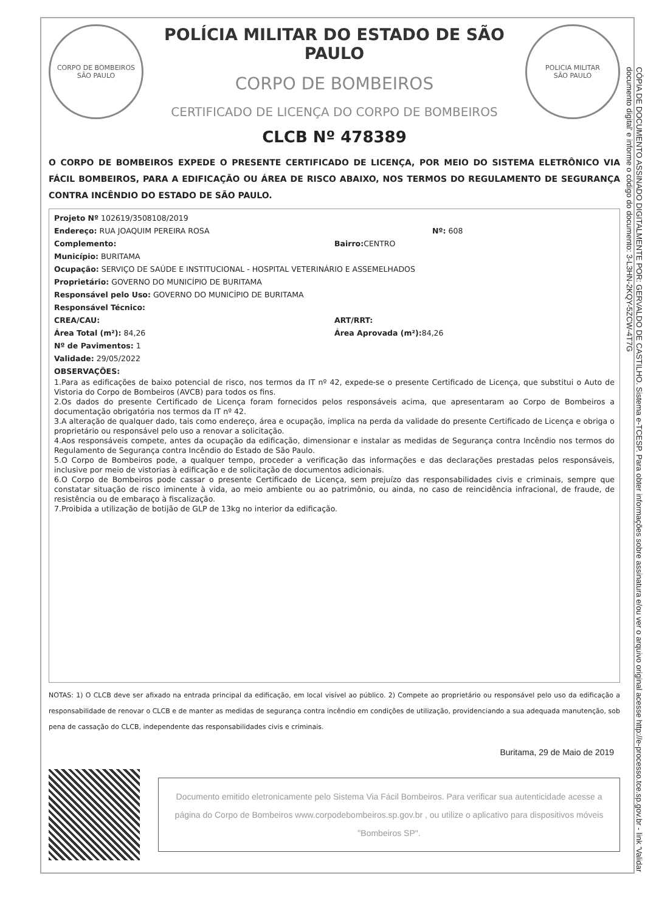CORPO DE BOMBEIROS
SÃO PAULO
POLÍCIA MILITAR DO ESTADO DE SÃO PAULO
CORPO DE BOMBEIROS
CERTIFICADO DE LICENÇA DO CORPO DE BOMBEIROS
POLICIA MILITAR
SÃO PAULO
CLCB Nº 478389
O CORPO DE BOMBEIROS EXPEDE O PRESENTE CERTIFICADO DE LICENÇA, POR MEIO DO SISTEMA ELETRÔNICO VIA FÁCIL BOMBEIROS, PARA A EDIFICAÇÃO OU ÁREA DE RISCO ABAIXO, NOS TERMOS DO REGULAMENTO DE SEGURANÇA CONTRA INCÊNDIO DO ESTADO DE SÃO PAULO.
Projeto Nº 102619/3508108/2019
Endereço: RUA JOAQUIM PEREIRA ROSA Nº: 608
Complemento: Bairro: CENTRO
Município: BURITAMA
Ocupação: SERVIÇO DE SAÚDE E INSTITUCIONAL - HOSPITAL VETERINÁRIO E ASSEMELHADOS
Proprietário: GOVERNO DO MUNICÍPIO DE BURITAMA
Responsável pelo Uso: GOVERNO DO MUNICÍPIO DE BURITAMA
Responsável Técnico:
CREA/CAU: ART/RRT:
Área Total (m²): 84,26 Área Aprovada (m²): 84,26
Nº de Pavimentos: 1
Validade: 29/05/2022
OBSERVAÇÕES:
1.Para as edificações de baixo potencial de risco, nos termos da IT nº 42, expede-se o presente Certificado de Licença, que substitui o Auto de Vistoria do Corpo de Bombeiros (AVCB) para todos os fins.
2.Os dados do presente Certificado de Licença foram fornecidos pelos responsáveis acima, que apresentaram ao Corpo de Bombeiros a documentação obrigatória nos termos da IT nº 42.
3.A alteração de qualquer dado, tais como endereço, área e ocupação, implica na perda da validade do presente Certificado de Licença e obriga o proprietário ou responsável pelo uso a renovar a solicitação.
4.Aos responsáveis compete, antes da ocupação da edificação, dimensionar e instalar as medidas de Segurança contra Incêndio nos termos do Regulamento de Segurança contra Incêndio do Estado de São Paulo.
5.O Corpo de Bombeiros pode, a qualquer tempo, proceder a verificação das informações e das declarações prestadas pelos responsáveis, inclusive por meio de vistorias à edificação e de solicitação de documentos adicionais.
6.O Corpo de Bombeiros pode cassar o presente Certificado de Licença, sem prejuízo das responsabilidades civis e criminais, sempre que constatar situação de risco iminente à vida, ao meio ambiente ou ao patrimônio, ou ainda, no caso de reincidência infracional, de fraude, de resistência ou de embaraço à fiscalização.
7.Proibida a utilização de botijão de GLP de 13kg no interior da edificação.
NOTAS: 1) O CLCB deve ser afixado na entrada principal da edificação, em local visível ao público. 2) Compete ao proprietário ou responsável pelo uso da edificação a responsabilidade de renovar o CLCB e de manter as medidas de segurança contra incêndio em condições de utilização, providenciando a sua adequada manutenção, sob pena de cassação do CLCB, independente das responsabilidades civis e criminais.
Buritama, 29 de Maio de 2019
Documento emitido eletronicamente pelo Sistema Via Fácil Bombeiros. Para verificar sua autenticidade acesse a página do Corpo de Bombeiros www.corpodebombeiros.sp.gov.br , ou utilize o aplicativo para dispositivos móveis "Bombeiros SP".
CÓPIA DE DOCUMENTO ASSINADO DIGITALMENTE POR: GERVALDO DE CASTILHO. Sistema e-TCESP. Para obter informações sobre assinatura e/ou ver o arquivo original acesse http://e-processo.tce.sp.gov.br - link 'Validar documento digital' e informe o código do documento: 3-L3HN-2KQY-5ZCW-4T7G